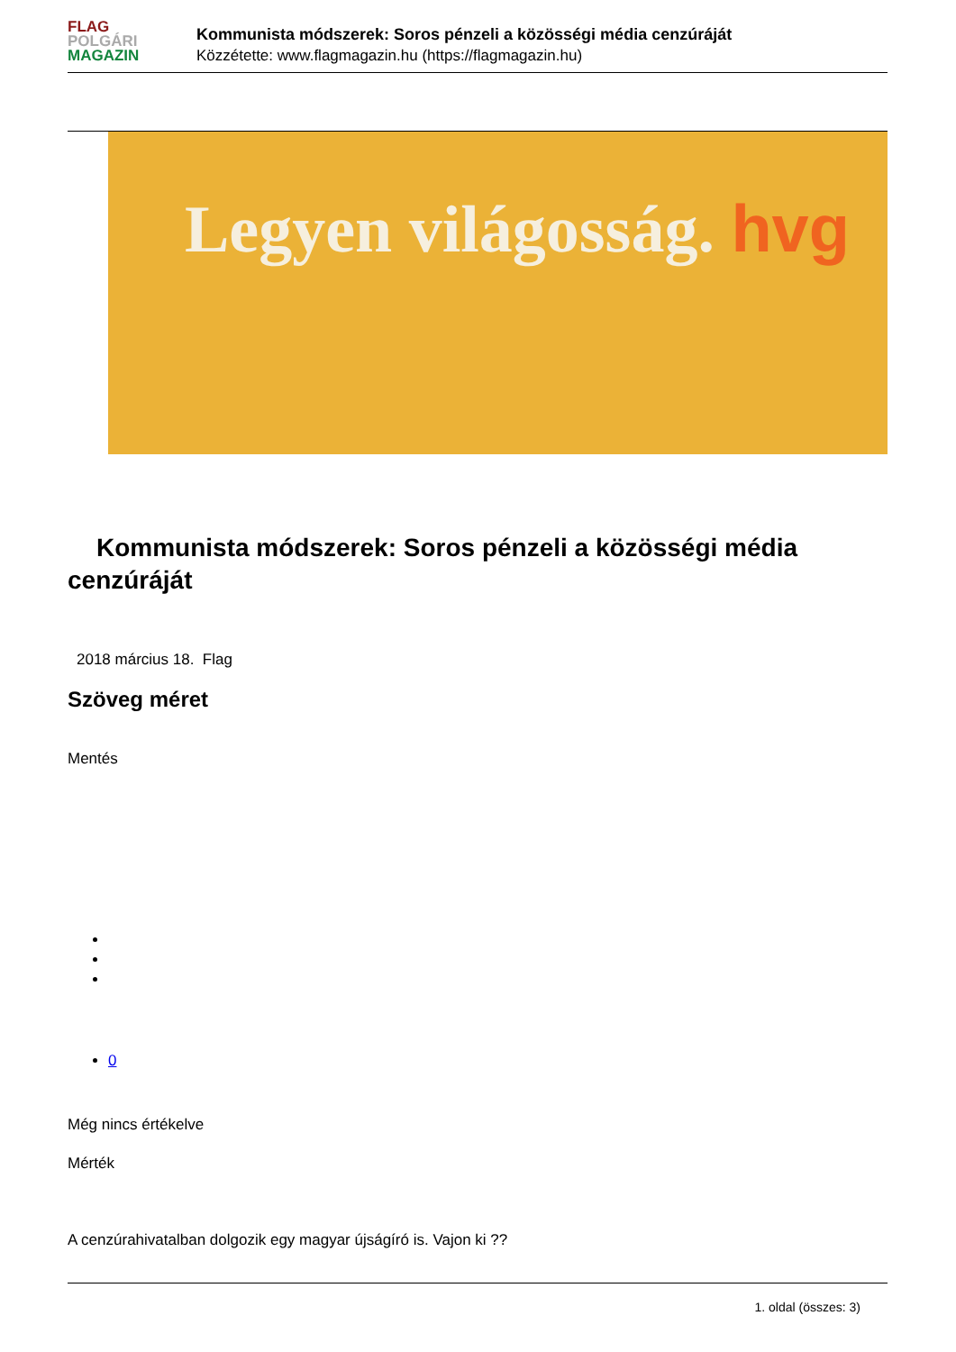FLAG
POLGÁRI
MAGAZIN
Kommunista módszerek: Soros pénzeli a közösségi média cenzúráját
Közzétette: www.flagmagazin.hu (https://flagmagazin.hu)
Legyen világosság. hvg
Kommunista módszerek: Soros pénzeli a közösségi média cenzúráját
2018 március 18. Flag
Szöveg méret
Mentés
0
Még nincs értékelve
Mérték
A cenzúrahivatalban dolgozik egy magyar újságíró is. Vajon ki ??
1. oldal (összes: 3)